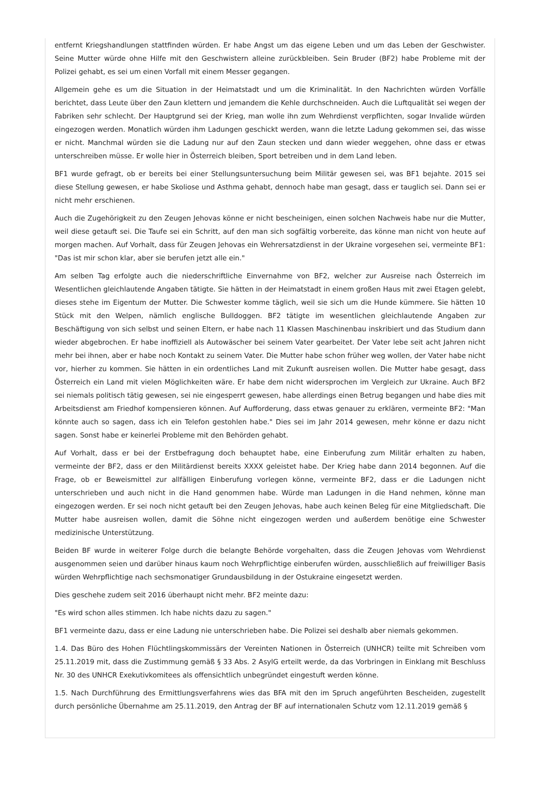entfernt Kriegshandlungen stattfinden würden. Er habe Angst um das eigene Leben und um das Leben der Geschwister. Seine Mutter würde ohne Hilfe mit den Geschwistern alleine zurückbleiben. Sein Bruder (BF2) habe Probleme mit der Polizei gehabt, es sei um einen Vorfall mit einem Messer gegangen.
Allgemein gehe es um die Situation in der Heimatstadt und um die Kriminalität. In den Nachrichten würden Vorfälle berichtet, dass Leute über den Zaun klettern und jemandem die Kehle durchschneiden. Auch die Luftqualität sei wegen der Fabriken sehr schlecht. Der Hauptgrund sei der Krieg, man wolle ihn zum Wehrdienst verpflichten, sogar Invalide würden eingezogen werden. Monatlich würden ihm Ladungen geschickt werden, wann die letzte Ladung gekommen sei, das wisse er nicht. Manchmal würden sie die Ladung nur auf den Zaun stecken und dann wieder weggehen, ohne dass er etwas unterschreiben müsse. Er wolle hier in Österreich bleiben, Sport betreiben und in dem Land leben.
BF1 wurde gefragt, ob er bereits bei einer Stellungsuntersuchung beim Militär gewesen sei, was BF1 bejahte. 2015 sei diese Stellung gewesen, er habe Skoliose und Asthma gehabt, dennoch habe man gesagt, dass er tauglich sei. Dann sei er nicht mehr erschienen.
Auch die Zugehörigkeit zu den Zeugen Jehovas könne er nicht bescheinigen, einen solchen Nachweis habe nur die Mutter, weil diese getauft sei. Die Taufe sei ein Schritt, auf den man sich sogfältig vorbereite, das könne man nicht von heute auf morgen machen. Auf Vorhalt, dass für Zeugen Jehovas ein Wehrersatzdienst in der Ukraine vorgesehen sei, vermeinte BF1: "Das ist mir schon klar, aber sie berufen jetzt alle ein."
Am selben Tag erfolgte auch die niederschriftliche Einvernahme von BF2, welcher zur Ausreise nach Österreich im Wesentlichen gleichlautende Angaben tätigte. Sie hätten in der Heimatstadt in einem großen Haus mit zwei Etagen gelebt, dieses stehe im Eigentum der Mutter. Die Schwester komme täglich, weil sie sich um die Hunde kümmere. Sie hätten 10 Stück mit den Welpen, nämlich englische Bulldoggen. BF2 tätigte im wesentlichen gleichlautende Angaben zur Beschäftigung von sich selbst und seinen Eltern, er habe nach 11 Klassen Maschinenbau inskribiert und das Studium dann wieder abgebrochen. Er habe inoffiziell als Autowäscher bei seinem Vater gearbeitet. Der Vater lebe seit acht Jahren nicht mehr bei ihnen, aber er habe noch Kontakt zu seinem Vater. Die Mutter habe schon früher weg wollen, der Vater habe nicht vor, hierher zu kommen. Sie hätten in ein ordentliches Land mit Zukunft ausreisen wollen. Die Mutter habe gesagt, dass Österreich ein Land mit vielen Möglichkeiten wäre. Er habe dem nicht widersprochen im Vergleich zur Ukraine. Auch BF2 sei niemals politisch tätig gewesen, sei nie eingesperrt gewesen, habe allerdings einen Betrug begangen und habe dies mit Arbeitsdienst am Friedhof kompensieren können. Auf Aufforderung, dass etwas genauer zu erklären, vermeinte BF2: "Man könnte auch so sagen, dass ich ein Telefon gestohlen habe." Dies sei im Jahr 2014 gewesen, mehr könne er dazu nicht sagen. Sonst habe er keinerlei Probleme mit den Behörden gehabt.
Auf Vorhalt, dass er bei der Erstbefragung doch behauptet habe, eine Einberufung zum Militär erhalten zu haben, vermeinte der BF2, dass er den Militärdienst bereits XXXX geleistet habe. Der Krieg habe dann 2014 begonnen. Auf die Frage, ob er Beweismittel zur allfälligen Einberufung vorlegen könne, vermeinte BF2, dass er die Ladungen nicht unterschrieben und auch nicht in die Hand genommen habe. Würde man Ladungen in die Hand nehmen, könne man eingezogen werden. Er sei noch nicht getauft bei den Zeugen Jehovas, habe auch keinen Beleg für eine Mitgliedschaft. Die Mutter habe ausreisen wollen, damit die Söhne nicht eingezogen werden und außerdem benötige eine Schwester medizinische Unterstützung.
Beiden BF wurde in weiterer Folge durch die belangte Behörde vorgehalten, dass die Zeugen Jehovas vom Wehrdienst ausgenommen seien und darüber hinaus kaum noch Wehrpflichtige einberufen würden, ausschließlich auf freiwilliger Basis würden Wehrpflichtige nach sechsmonatiger Grundausbildung in der Ostukraine eingesetzt werden.
Dies geschehe zudem seit 2016 überhaupt nicht mehr. BF2 meinte dazu:
"Es wird schon alles stimmen. Ich habe nichts dazu zu sagen."
BF1 vermeinte dazu, dass er eine Ladung nie unterschrieben habe. Die Polizei sei deshalb aber niemals gekommen.
1.4. Das Büro des Hohen Flüchtlingskommissärs der Vereinten Nationen in Österreich (UNHCR) teilte mit Schreiben vom 25.11.2019 mit, dass die Zustimmung gemäß § 33 Abs. 2 AsylG erteilt werde, da das Vorbringen in Einklang mit Beschluss Nr. 30 des UNHCR Exekutivkomitees als offensichtlich unbegründet eingestuft werden könne.
1.5. Nach Durchführung des Ermittlungsverfahrens wies das BFA mit den im Spruch angeführten Bescheiden, zugestellt durch persönliche Übernahme am 25.11.2019, den Antrag der BF auf internationalen Schutz vom 12.11.2019 gemäß §